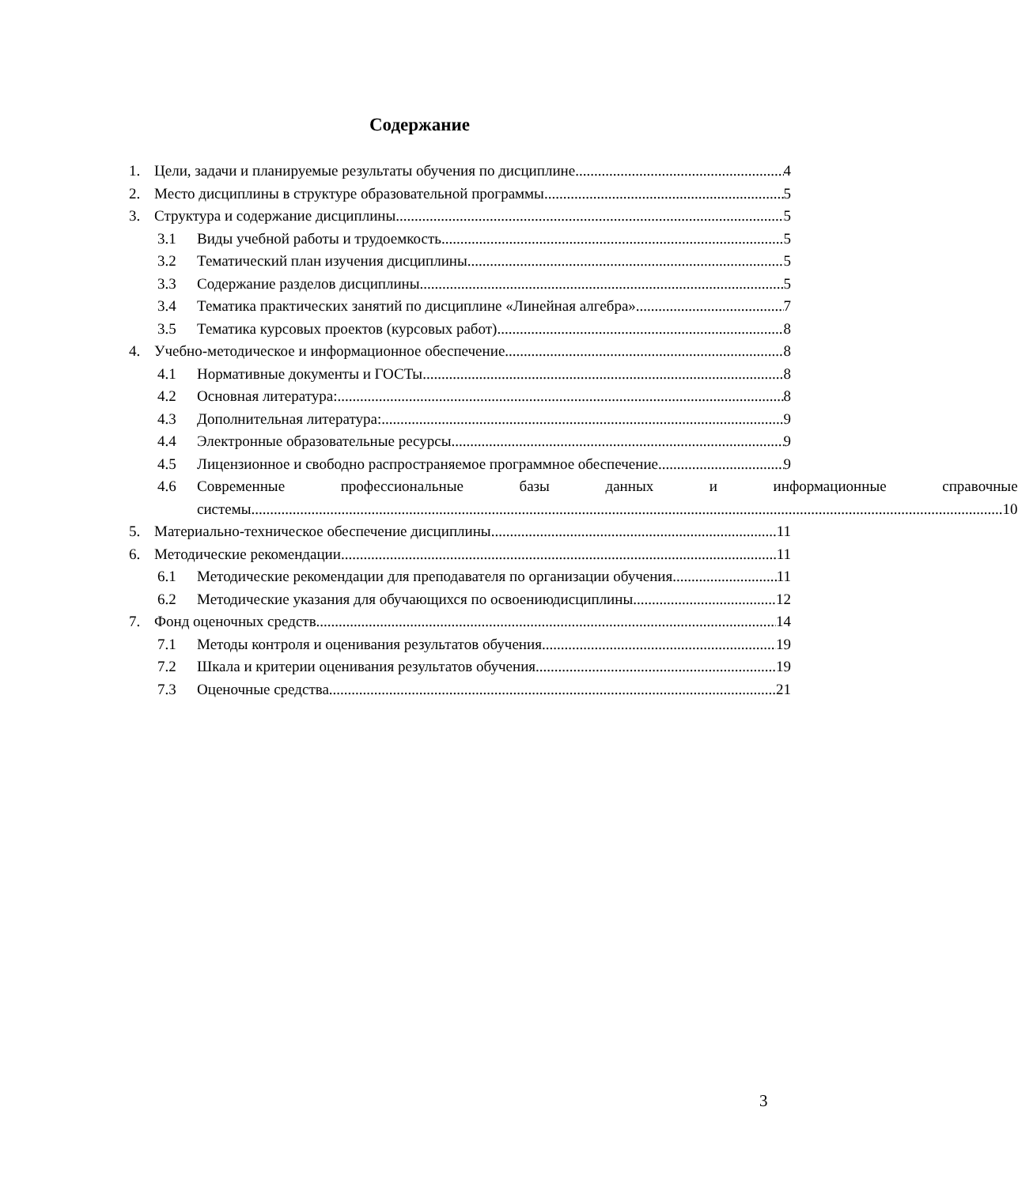Содержание
1. Цели, задачи и планируемые результаты обучения по дисциплине 4
2. Место дисциплины в структуре образовательной программы 5
3. Структура и содержание дисциплины 5
3.1 Виды учебной работы и трудоемкость 5
3.2 Тематический план изучения дисциплины 5
3.3 Содержание разделов дисциплины 5
3.4 Тематика практических занятий по дисциплине «Линейная алгебра» 7
3.5 Тематика курсовых проектов (курсовых работ) 8
4. Учебно-методическое и информационное обеспечение 8
4.1 Нормативные документы и ГОСТы 8
4.2 Основная литература: 8
4.3 Дополнительная литература: 9
4.4 Электронные образовательные ресурсы 9
4.5 Лицензионное и свободно распространяемое программное обеспечение 9
4.6
Современные профессиональные базы данных и информационные справочные
системы 10
5. Материально-техническое обеспечение дисциплины 11
6. Методические рекомендации 11
6.1 Методические рекомендации для преподавателя по организации обучения 11
6.2 Методические указания для обучающихся по освоениюдисциплины 12
7. Фонд оценочных средств 14
7.1 Методы контроля и оценивания результатов обучения 19
7.2 Шкала и критерии оценивания результатов обучения 19
7.3 Оценочные средства 21
3